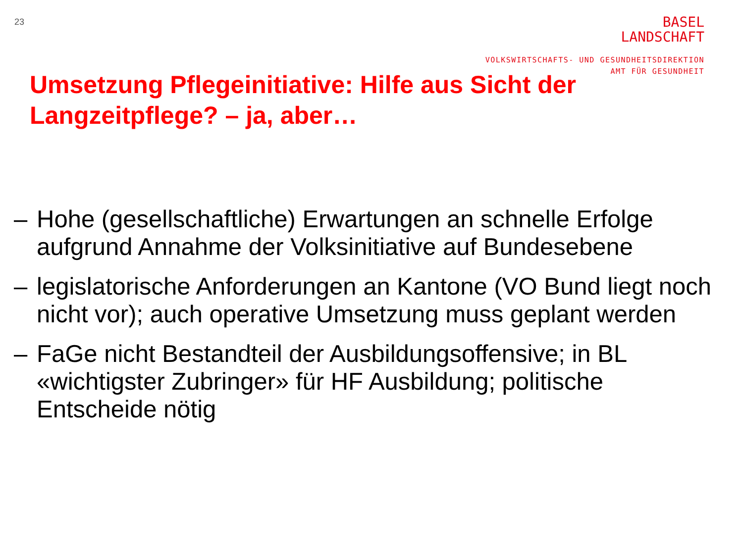23
BASEL
LANDSCHAFT
VOLKSWIRTSCHAFTS- UND GESUNDHEITSDIREKTION
AMT FÜR GESUNDHEIT
Umsetzung Pflegeinitiative: Hilfe aus Sicht der Langzeitpflege? – ja, aber…
– Hohe (gesellschaftliche) Erwartungen an schnelle Erfolge aufgrund Annahme der Volksinitiative auf Bundesebene
– legislatorische Anforderungen an Kantone (VO Bund liegt noch nicht vor); auch operative Umsetzung muss geplant werden
– FaGe nicht Bestandteil der Ausbildungsoffensive; in BL «wichtigster Zubringer» für HF Ausbildung; politische Entscheide nötig